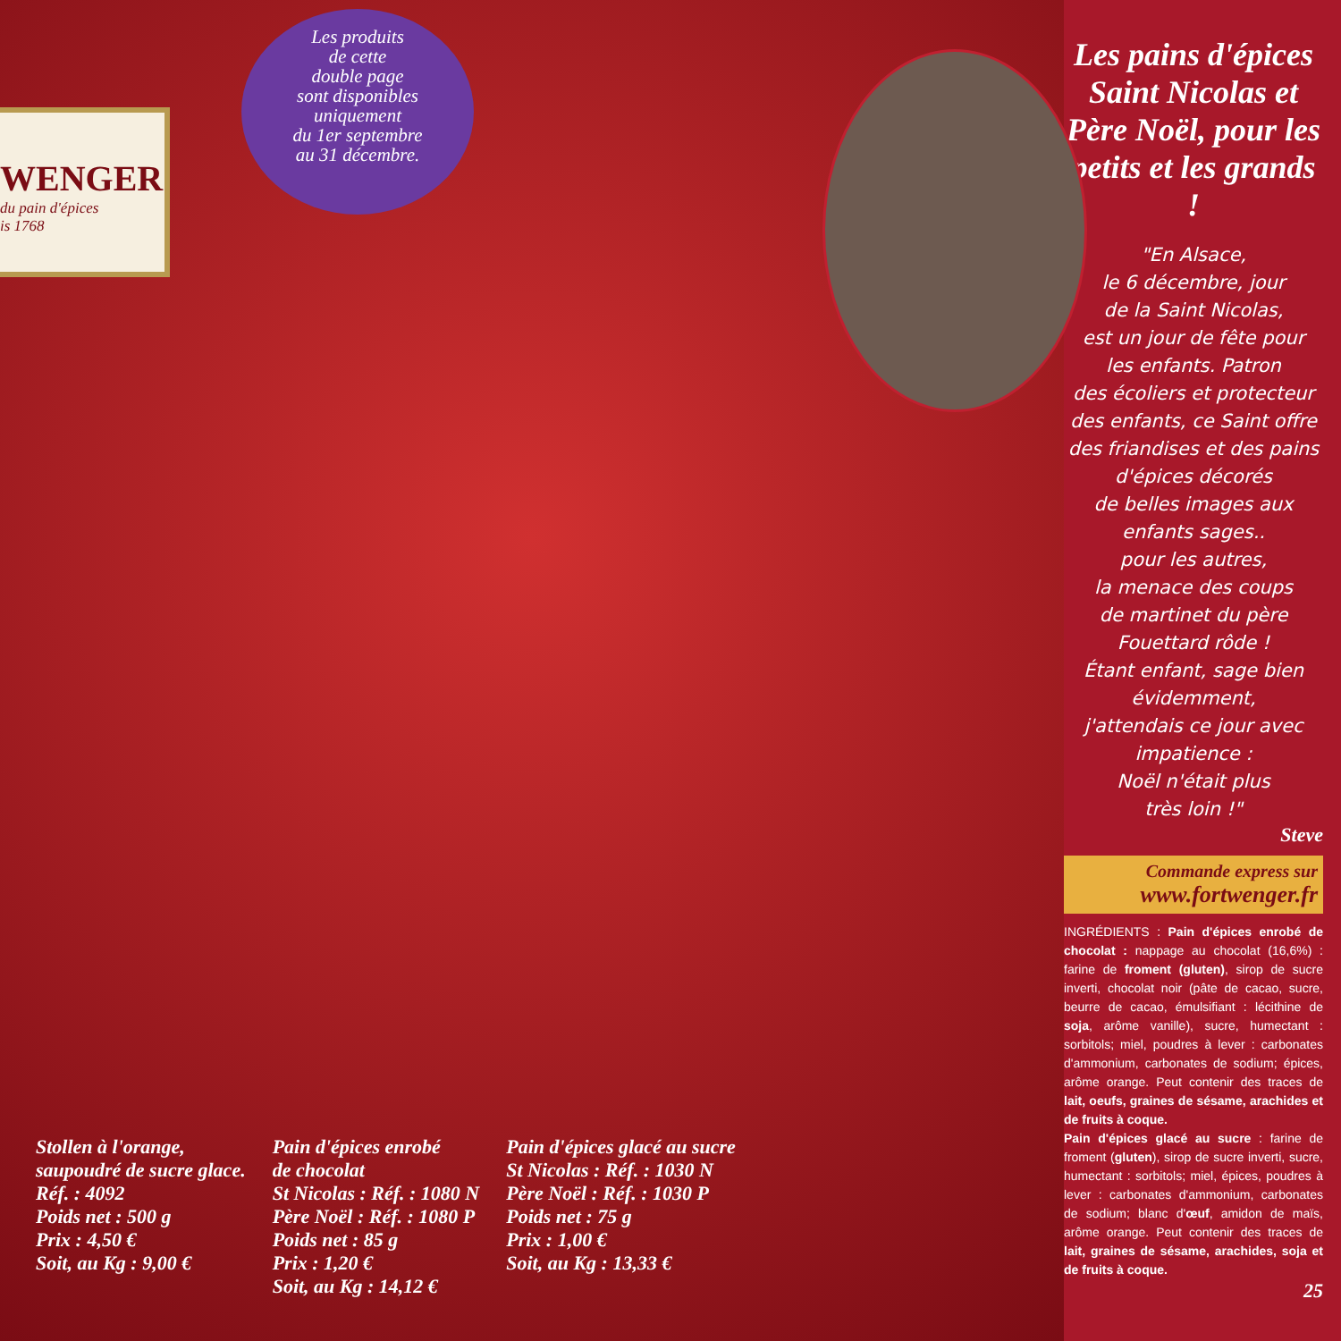Les produits
de cette
double page
sont disponibles
uniquement
du 1er septembre
au 31 décembre.
WENGER
du pain d'épices
is 1768
Stollen à l'orange,
saupoudré de sucre glace.
Réf. : 4092
Poids net : 500 g
Prix : 4,50 €
Soit, au Kg : 9,00 €
Pain d'épices enrobé
de chocolat
St Nicolas : Réf. : 1080 N
Père Noël : Réf. : 1080 P
Poids net : 85 g
Prix : 1,20 €
Soit, au Kg : 14,12 €
Pain d'épices glacé au sucre
St Nicolas : Réf. : 1030 N
Père Noël : Réf. : 1030 P
Poids net : 75 g
Prix : 1,00 €
Soit, au Kg : 13,33 €
Les pains d'épices Saint Nicolas et Père Noël, pour les petits et les grands !
"En Alsace,
le 6 décembre, jour
de la Saint Nicolas,
est un jour de fête pour
les enfants. Patron
des écoliers et protecteur
des enfants, ce Saint offre
des friandises et des pains
d'épices décorés
de belles images aux
enfants sages..
pour les autres,
la menace des coups
de martinet du père
Fouettard rôde !
Étant enfant, sage bien
évidemment,
j'attendais ce jour avec
impatience :
Noël n'était plus
très loin !"
Steve
Commande express sur
www.fortwenger.fr
INGRÉDIENTS : Pain d'épices enrobé de chocolat : nappage au chocolat (16,6%) : farine de froment (gluten), sirop de sucre inverti, chocolat noir (pâte de cacao, sucre, beurre de cacao, émulsifiant : lécithine de soja, arôme vanille), sucre, humectant : sorbitols; miel, poudres à lever : carbonates d'ammonium, carbonates de sodium; épices, arôme orange. Peut contenir des traces de lait, oeufs, graines de sésame, arachides et de fruits à coque.
Pain d'épices glacé au sucre : farine de froment (gluten), sirop de sucre inverti, sucre, humectant : sorbitols; miel, épices, poudres à lever : carbonates d'ammonium, carbonates de sodium; blanc d'œuf, amidon de maïs, arôme orange. Peut contenir des traces de lait, graines de sésame, arachides, soja et de fruits à coque.
25